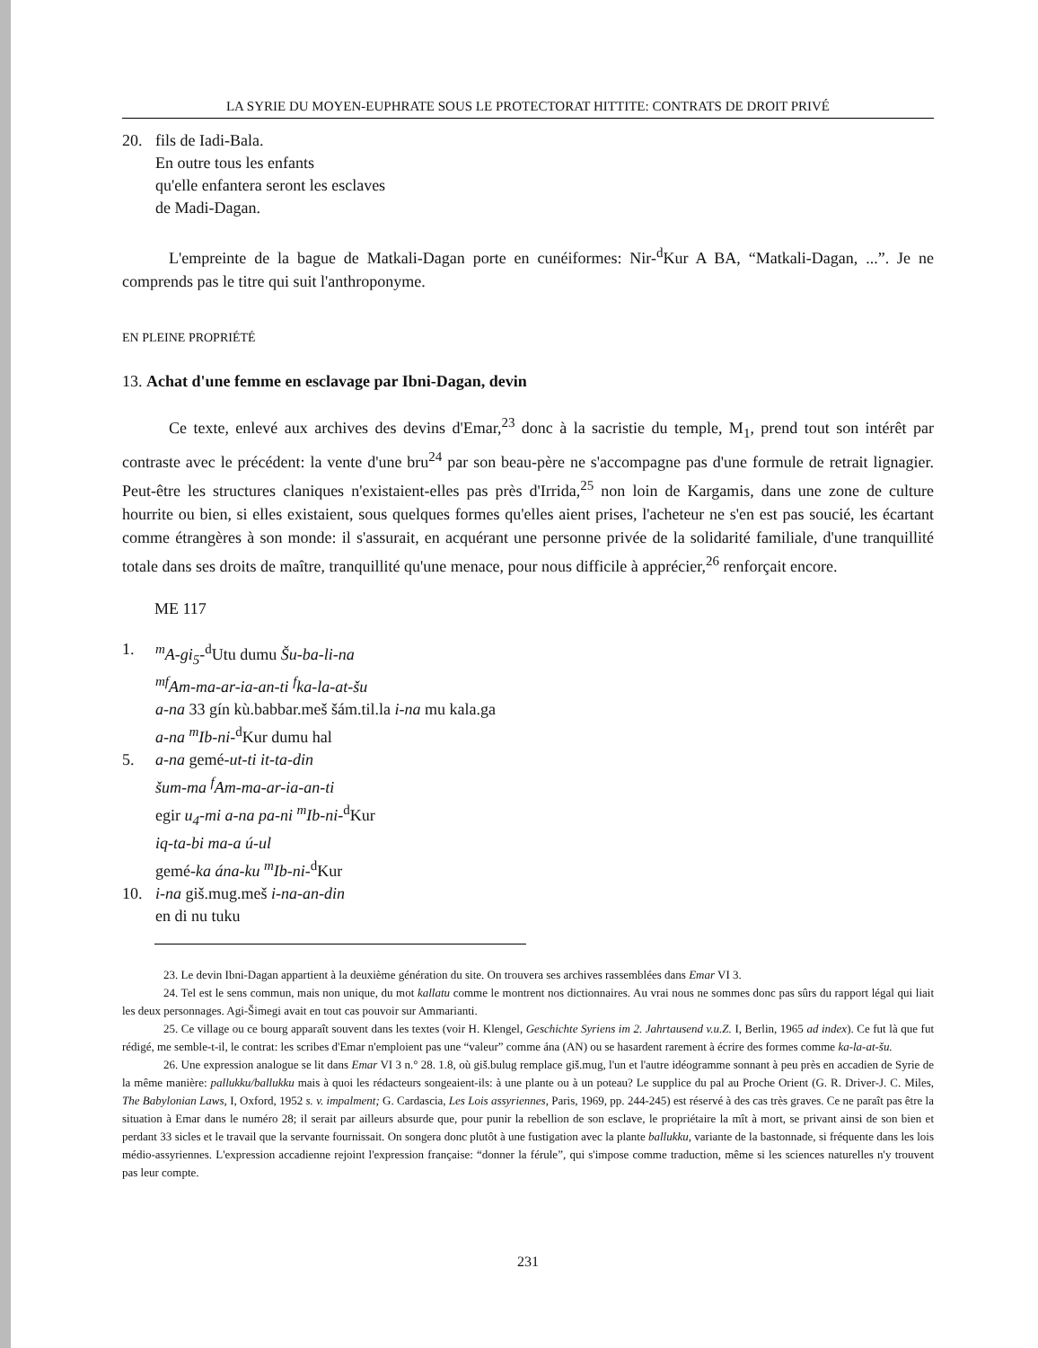LA SYRIE DU MOYEN-EUPHRATE SOUS LE PROTECTORAT HITTITE: CONTRATS DE DROIT PRIVÉ
20. fils de Iadi-Bala.
En outre tous les enfants
qu'elle enfantera seront les esclaves
de Madi-Dagan.
L'empreinte de la bague de Matkali-Dagan porte en cunéiformes: Nir-<sup>d</sup>Kur A BA, “Matkali-Dagan, ...”. Je ne comprends pas le titre qui suit l'anthroponyme.
EN PLEINE PROPRIÉTÉ
13. Achat d'une femme en esclavage par Ibni-Dagan, devin
Ce texte, enlevé aux archives des devins d'Emar,<sup>23</sup> donc à la sacristie du temple, M<sub>1</sub>, prend tout son intérêt par contraste avec le précédent: la vente d'une bru<sup>24</sup> par son beau-père ne s'accompagne pas d'une formule de retrait lignagier. Peut-être les structures claniques n'existaient-elles pas près d'Irrida,<sup>25</sup> non loin de Kargamis, dans une zone de culture hourrite ou bien, si elles existaient, sous quelques formes qu'elles aient prises, l'acheteur ne s'en est pas soucié, les écartant comme étrangères à son monde: il s'assurait, en acquérant une personne privée de la solidarité familiale, d'une tranquillité totale dans ses droits de maître, tranquillité qu'une menace, pour nous difficile à apprécier,<sup>26</sup> renforçait encore.
ME 117
1. <sup>m</sup>A-gi<sub>5</sub>-<sup>d</sup>Utu dumu Šu-ba-li-na
<sup>mf</sup>Am-ma-ar-ia-an-ti <sup>f</sup>ka-la-at-šu
a-na 33 gín kù.babbar.meš šám.til.la i-na mu kala.ga
a-na <sup>m</sup>Ib-ni-<sup>d</sup>Kur dumu hal
5. a-na gemé-ut-ti it-ta-din
šum-ma <sup>f</sup>Am-ma-ar-ia-an-ti
egir u<sub>4</sub>-mi a-na pa-ni <sup>m</sup>Ib-ni-<sup>d</sup>Kur
iq-ta-bi ma-a ú-ul
gemé-ka ána-ku <sup>m</sup>Ib-ni-<sup>d</sup>Kur
10. i-na giš.mug.meš i-na-an-din
en di nu tuku
23. Le devin Ibni-Dagan appartient à la deuxième génération du site. On trouvera ses archives rassemblées dans Emar VI 3.
24. Tel est le sens commun, mais non unique, du mot kallatu comme le montrent nos dictionnaires. Au vrai nous ne sommes donc pas sûrs du rapport légal qui liait les deux personnages. Agi-Šimegi avait en tout cas pouvoir sur Ammarianti.
25. Ce village ou ce bourg apparaît souvent dans les textes (voir H. Klengel, Geschichte Syriens im 2. Jahrtausend v.u.Z. I, Berlin, 1965 ad index). Ce fut là que fut rédigé, me semble-t-il, le contrat: les scribes d'Emar n'emploient pas une “valeur” comme ána (AN) ou se hasardent rarement à écrire des formes comme ka-la-at-šu.
26. Une expression analogue se lit dans Emar VI 3 n.° 28. 1.8, où giš.bulug remplace giš.mug, l'un et l'autre idéogramme sonnant à peu près en accadien de Syrie de la même manière: pallukku/ballukku mais à quoi les rédacteurs songeaient-ils: à une plante ou à un poteau? Le supplice du pal au Proche Orient (G. R. Driver-J. C. Miles, The Babylonian Laws, I, Oxford, 1952 s. v. impalment; G. Cardascia, Les Lois assyriennes, Paris, 1969, pp. 244-245) est réservé à des cas très graves. Ce ne paraît pas être la situation à Emar dans le numéro 28; il serait par ailleurs absurde que, pour punir la rebellion de son esclave, le propriétaire la mît à mort, se privant ainsi de son bien et perdant 33 sicles et le travail que la servante fournissait. On songera donc plutôt à une fustigation avec la plante ballukku, variante de la bastonnade, si fréquente dans les lois médio-assyriennes. L'expression accadienne rejoint l'expression française: “donner la férule”, qui s'impose comme traduction, même si les sciences naturelles n'y trouvent pas leur compte.
231